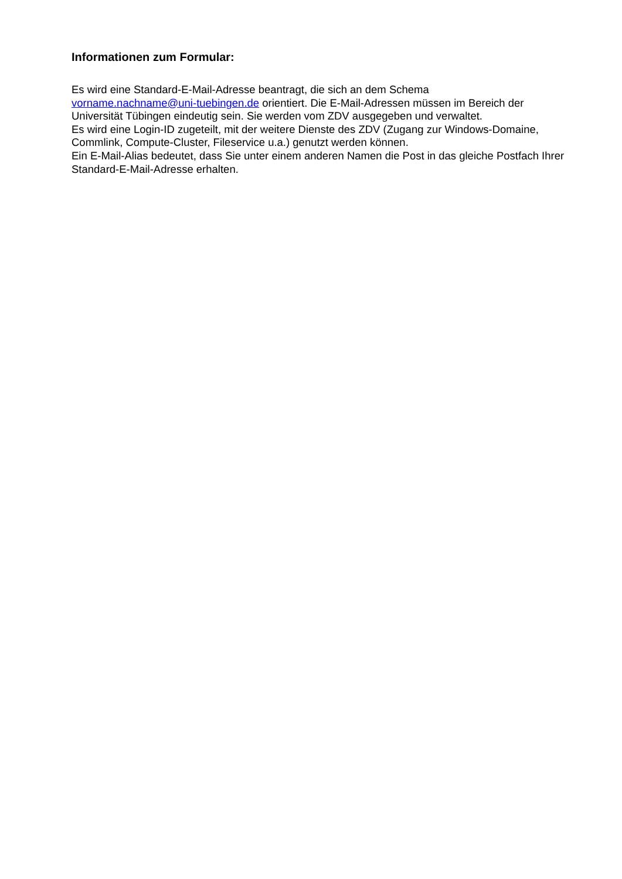Informationen zum Formular:
Es wird eine Standard-E-Mail-Adresse beantragt, die sich an dem Schema
vorname.nachname@uni-tuebingen.de orientiert. Die E-Mail-Adressen müssen im Bereich der Universität Tübingen eindeutig sein. Sie werden vom ZDV ausgegeben und verwaltet.
Es wird eine Login-ID zugeteilt, mit der weitere Dienste des ZDV (Zugang zur Windows-Domaine, Commlink, Compute-Cluster, Fileservice u.a.) genutzt werden können.
Ein E-Mail-Alias bedeutet, dass Sie unter einem anderen Namen die Post in das gleiche Postfach Ihrer Standard-E-Mail-Adresse erhalten.